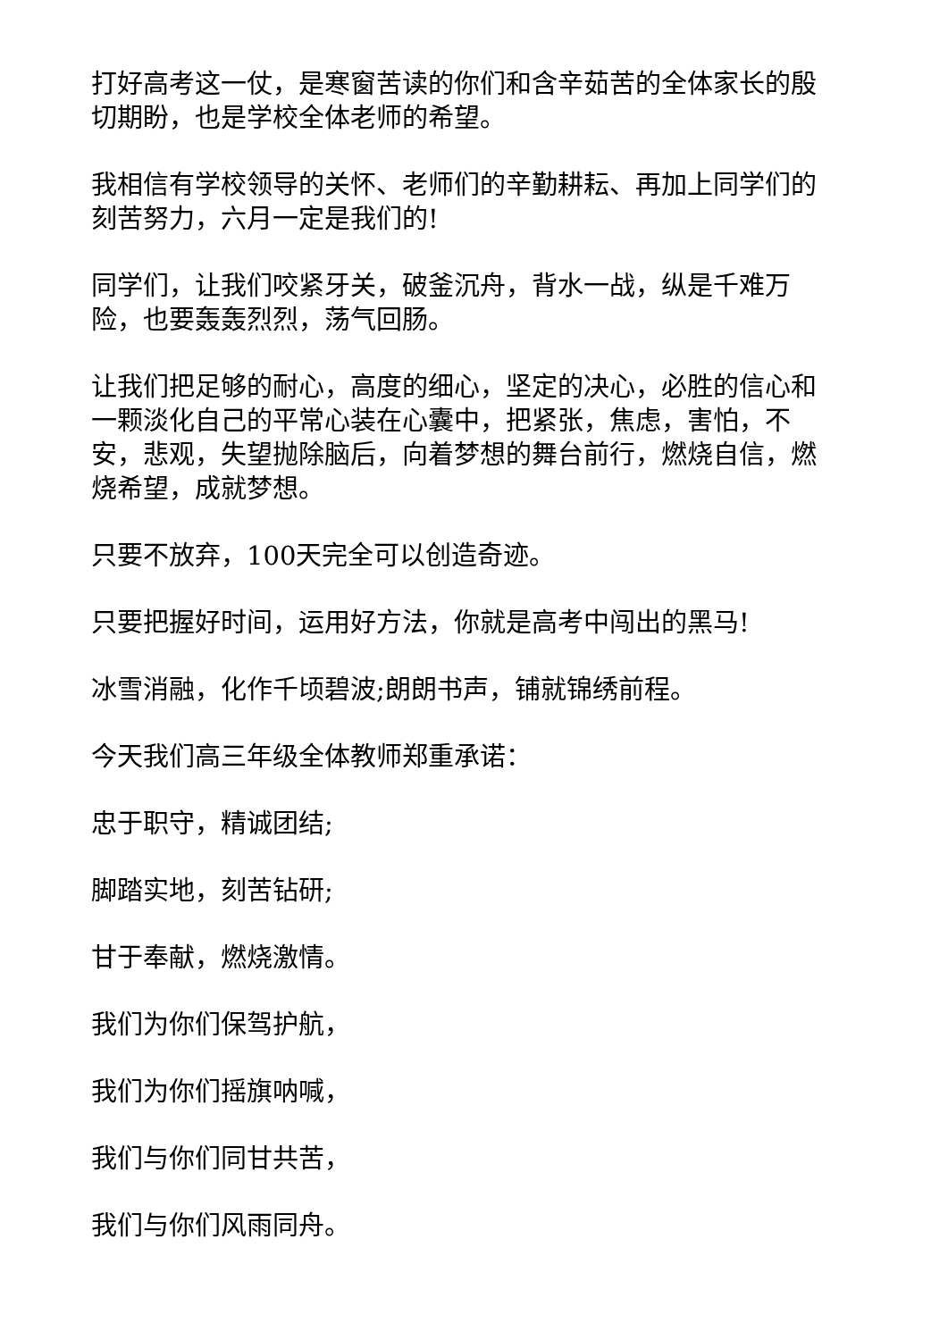打好高考这一仗，是寒窗苦读的你们和含辛茹苦的全体家长的殷切期盼，也是学校全体老师的希望。
我相信有学校领导的关怀、老师们的辛勤耕耘、再加上同学们的刻苦努力，六月一定是我们的!
同学们，让我们咬紧牙关，破釜沉舟，背水一战，纵是千难万险，也要轰轰烈烈，荡气回肠。
让我们把足够的耐心，高度的细心，坚定的决心，必胜的信心和一颗淡化自己的平常心装在心囊中，把紧张，焦虑，害怕，不安，悲观，失望抛除脑后，向着梦想的舞台前行，燃烧自信，燃烧希望，成就梦想。
只要不放弃，100天完全可以创造奇迹。
只要把握好时间，运用好方法，你就是高考中闯出的黑马!
冰雪消融，化作千顷碧波;朗朗书声，铺就锦绣前程。
今天我们高三年级全体教师郑重承诺：
忠于职守，精诚团结;
脚踏实地，刻苦钻研;
甘于奉献，燃烧激情。
我们为你们保驾护航，
我们为你们摇旗呐喊，
我们与你们同甘共苦，
我们与你们风雨同舟。